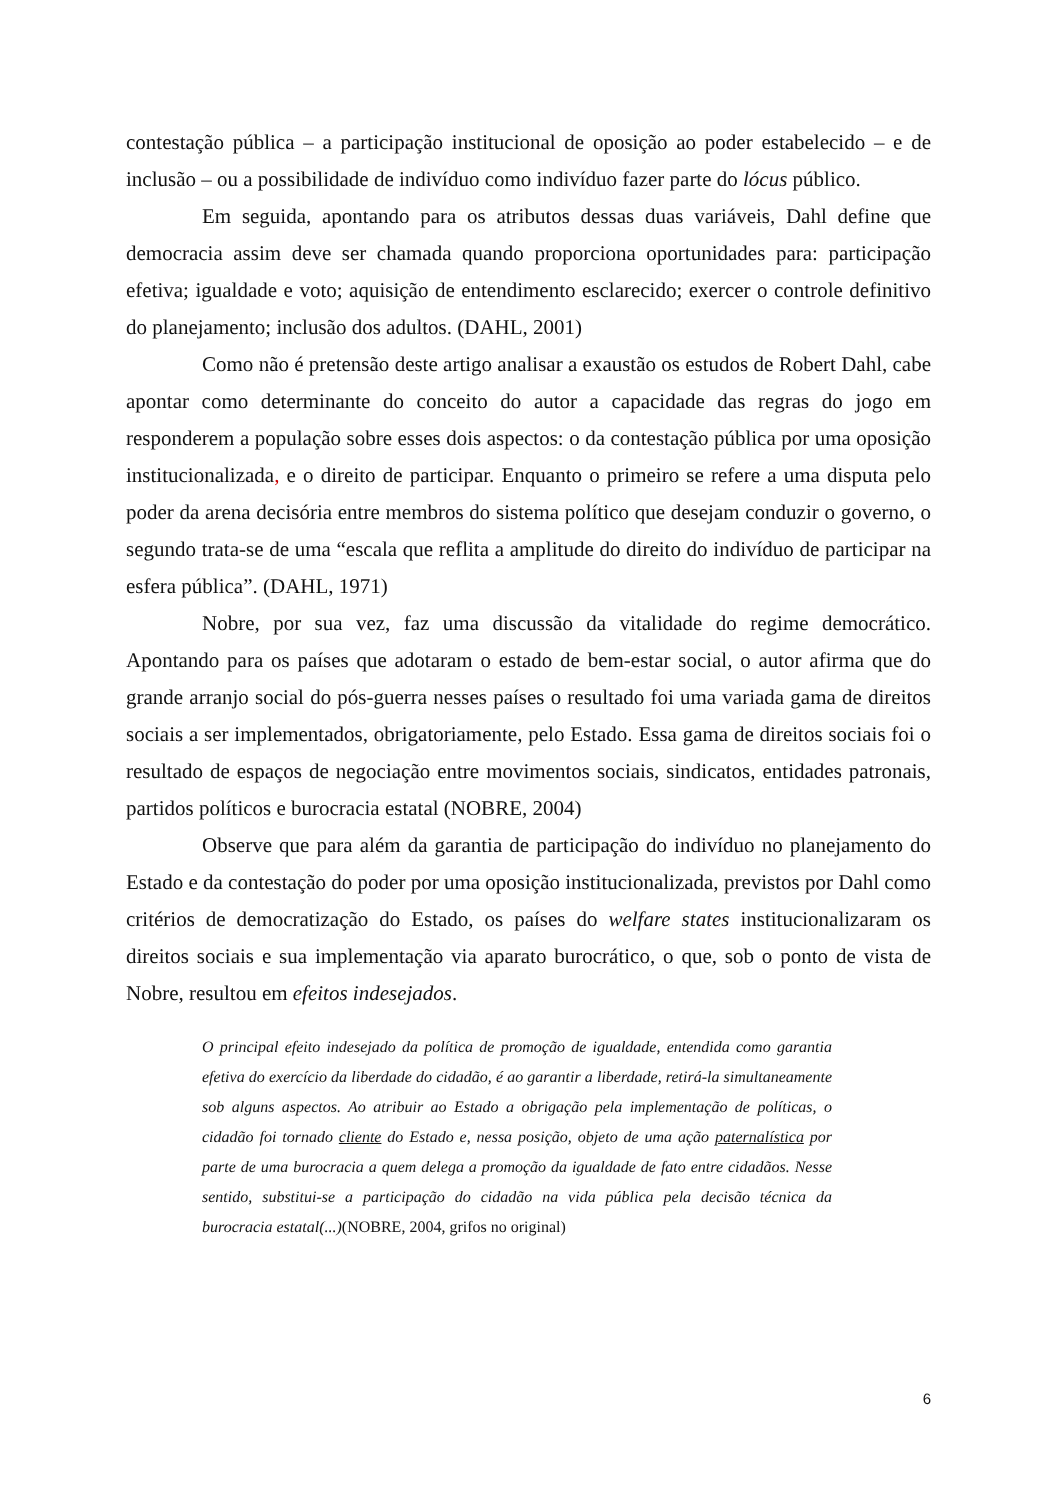contestação pública – a participação institucional de oposição ao poder estabelecido – e de inclusão – ou a possibilidade de indivíduo como indivíduo fazer parte do lócus público.
Em seguida, apontando para os atributos dessas duas variáveis, Dahl define que democracia assim deve ser chamada quando proporciona oportunidades para: participação efetiva; igualdade e voto; aquisição de entendimento esclarecido; exercer o controle definitivo do planejamento; inclusão dos adultos. (DAHL, 2001)
Como não é pretensão deste artigo analisar a exaustão os estudos de Robert Dahl, cabe apontar como determinante do conceito do autor a capacidade das regras do jogo em responderem a população sobre esses dois aspectos: o da contestação pública por uma oposição institucionalizada, e o direito de participar. Enquanto o primeiro se refere a uma disputa pelo poder da arena decisória entre membros do sistema político que desejam conduzir o governo, o segundo trata-se de uma “escala que reflita a amplitude do direito do indivíduo de participar na esfera pública”. (DAHL, 1971)
Nobre, por sua vez, faz uma discussão da vitalidade do regime democrático. Apontando para os países que adotaram o estado de bem-estar social, o autor afirma que do grande arranjo social do pós-guerra nesses países o resultado foi uma variada gama de direitos sociais a ser implementados, obrigatoriamente, pelo Estado. Essa gama de direitos sociais foi o resultado de espaços de negociação entre movimentos sociais, sindicatos, entidades patronais, partidos políticos e burocracia estatal (NOBRE, 2004)
Observe que para além da garantia de participação do indivíduo no planejamento do Estado e da contestação do poder por uma oposição institucionalizada, previstos por Dahl como critérios de democratização do Estado, os países do welfare states institucionalizaram os direitos sociais e sua implementação via aparato burocrático, o que, sob o ponto de vista de Nobre, resultou em efeitos indesejados.
O principal efeito indesejado da política de promoção de igualdade, entendida como garantia efetiva do exercício da liberdade do cidadão, é ao garantir a liberdade, retirá-la simultaneamente sob alguns aspectos. Ao atribuir ao Estado a obrigação pela implementação de políticas, o cidadão foi tornado cliente do Estado e, nessa posição, objeto de uma ação paternalística por parte de uma burocracia a quem delega a promoção da igualdade de fato entre cidadãos. Nesse sentido, substitui-se a participação do cidadão na vida pública pela decisão técnica da burocracia estatal(...)(NOBRE, 2004, grifos no original)
6